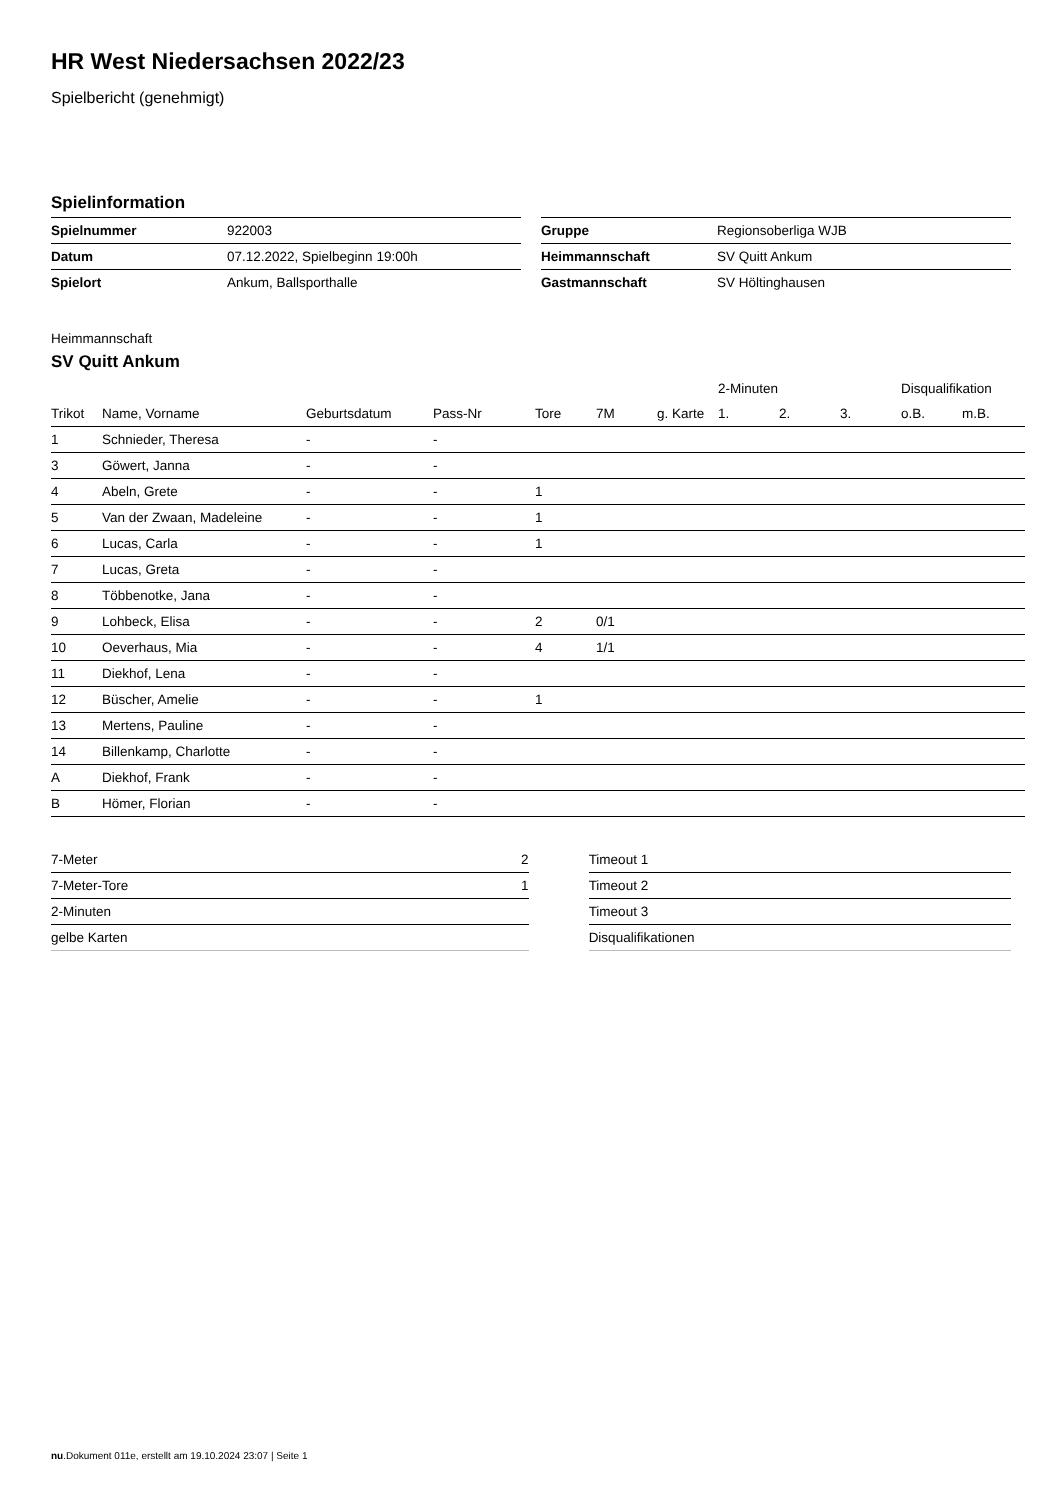HR West Niedersachsen 2022/23
Spielbericht (genehmigt)
Spielinformation
| Spielnummer | 922003 |
| Datum | 07.12.2022, Spielbeginn 19:00h |
| Spielort | Ankum, Ballsporthalle |
| Gruppe | Regionsoberliga WJB |
| Heimmannschaft | SV Quitt Ankum |
| Gastmannschaft | SV Höltinghausen |
Heimmannschaft
SV Quitt Ankum
| | | | | | | | 2-Minuten | | | Disqualifikation | |
| --- | --- | --- | --- | --- | --- | --- | --- | --- | --- | --- | --- |
| Trikot | Name, Vorname | Geburtsdatum | Pass-Nr | Tore | 7M | g. Karte | 1. | 2. | 3. | o.B. | m.B. |
| 1 | Schnieder, Theresa | - | - | | | | | | | | |
| 3 | Göwert, Janna | - | - | | | | | | | | |
| 4 | Abeln, Grete | - | - | 1 | | | | | | | |
| 5 | Van der Zwaan, Madeleine | - | - | 1 | | | | | | | |
| 6 | Lucas, Carla | - | - | 1 | | | | | | | |
| 7 | Lucas, Greta | - | - | | | | | | | | |
| 8 | Többenotke, Jana | - | - | | | | | | | | |
| 9 | Lohbeck, Elisa | - | - | 2 | 0/1 | | | | | | |
| 10 | Oeverhaus, Mia | - | - | 4 | 1/1 | | | | | | |
| 11 | Diekhof, Lena | - | - | | | | | | | | |
| 12 | Büscher, Amelie | - | - | 1 | | | | | | | |
| 13 | Mertens, Pauline | - | - | | | | | | | | |
| 14 | Billenkamp, Charlotte | - | - | | | | | | | | |
| A | Diekhof, Frank | - | - | | | | | | | | |
| B | Hömer, Florian | - | - | | | | | | | | |
| 7-Meter | 2 |
| 7-Meter-Tore | 1 |
| 2-Minuten | |
| gelbe Karten | |
| Timeout 1 |
| Timeout 2 |
| Timeout 3 |
| Disqualifikationen |
nu.Dokument 011e, erstellt am 19.10.2024 23:07 | Seite 1